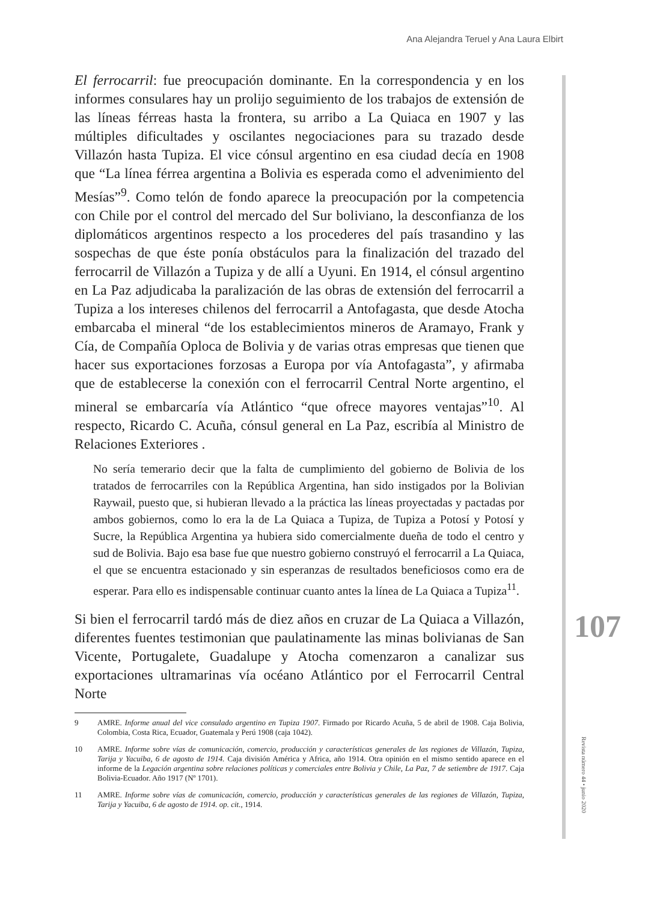Ana Alejandra Teruel y Ana Laura Elbirt
El ferrocarril: fue preocupación dominante. En la correspondencia y en los informes consulares hay un prolijo seguimiento de los trabajos de extensión de las líneas férreas hasta la frontera, su arribo a La Quiaca en 1907 y las múltiples dificultades y oscilantes negociaciones para su trazado desde Villazón hasta Tupiza. El vice cónsul argentino en esa ciudad decía en 1908 que “La línea férrea argentina a Bolivia es esperada como el advenimiento del Mesías”<sup>9</sup>. Como telón de fondo aparece la preocupación por la competencia con Chile por el control del mercado del Sur boliviano, la desconfianza de los diplomáticos argentinos respecto a los procederes del país trasandino y las sospechas de que éste ponía obstáculos para la finalización del trazado del ferrocarril de Villazón a Tupiza y de allí a Uyuni. En 1914, el cónsul argentino en La Paz adjudicaba la paralización de las obras de extensión del ferrocarril a Tupiza a los intereses chilenos del ferrocarril a Antofagasta, que desde Atocha embarcaba el mineral “de los establecimientos mineros de Aramayo, Frank y Cía, de Compañía Oploca de Bolivia y de varias otras empresas que tienen que hacer sus exportaciones forzosas a Europa por vía Antofagasta”, y afirmaba que de establecerse la conexión con el ferrocarril Central Norte argentino, el mineral se embarcaría vía Atlántico “que ofrece mayores ventajas”<sup>10</sup>. Al respecto, Ricardo C. Acuña, cónsul general en La Paz, escribía al Ministro de Relaciones Exteriores .
No sería temerario decir que la falta de cumplimiento del gobierno de Bolivia de los tratados de ferrocarriles con la República Argentina, han sido instigados por la Bolivian Raywail, puesto que, si hubieran llevado a la práctica las líneas proyectadas y pactadas por ambos gobiernos, como lo era la de La Quiaca a Tupiza, de Tupiza a Potosí y Potosí y Sucre, la República Argentina ya hubiera sido comercialmente dueña de todo el centro y sud de Bolivia. Bajo esa base fue que nuestro gobierno construyó el ferrocarril a La Quiaca, el que se encuentra estacionado y sin esperanzas de resultados beneficiosos como era de esperar. Para ello es indispensable continuar cuanto antes la línea de La Quiaca a Tupiza<sup>11</sup>.
Si bien el ferrocarril tardó más de diez años en cruzar de La Quiaca a Villazón, diferentes fuentes testimonian que paulatinamente las minas bolivianas de San Vicente, Portugalete, Guadalupe y Atocha comenzaron a canalizar sus exportaciones ultramarinas vía océano Atlántico por el Ferrocarril Central Norte
9 AMRE. Informe anual del vice consulado argentino en Tupiza 1907. Firmado por Ricardo Acuña, 5 de abril de 1908. Caja Bolivia, Colombia, Costa Rica, Ecuador, Guatemala y Perú 1908 (caja 1042).
10 AMRE. Informe sobre vías de comunicación, comercio, producción y características generales de las regiones de Villazón, Tupiza, Tarija y Yacuiba, 6 de agosto de 1914. Caja división América y Africa, año 1914. Otra opinión en el mismo sentido aparece en el informe de la Legación argentina sobre relaciones políticas y comerciales entre Bolivia y Chile, La Paz, 7 de setiembre de 1917. Caja Bolivia-Ecuador. Año 1917 (Nº 1701).
11 AMRE. Informe sobre vías de comunicación, comercio, producción y características generales de las regiones de Villazón, Tupiza, Tarija y Yacuiba, 6 de agosto de 1914. op. cit., 1914.
107
Revista número 44 • junio 2020